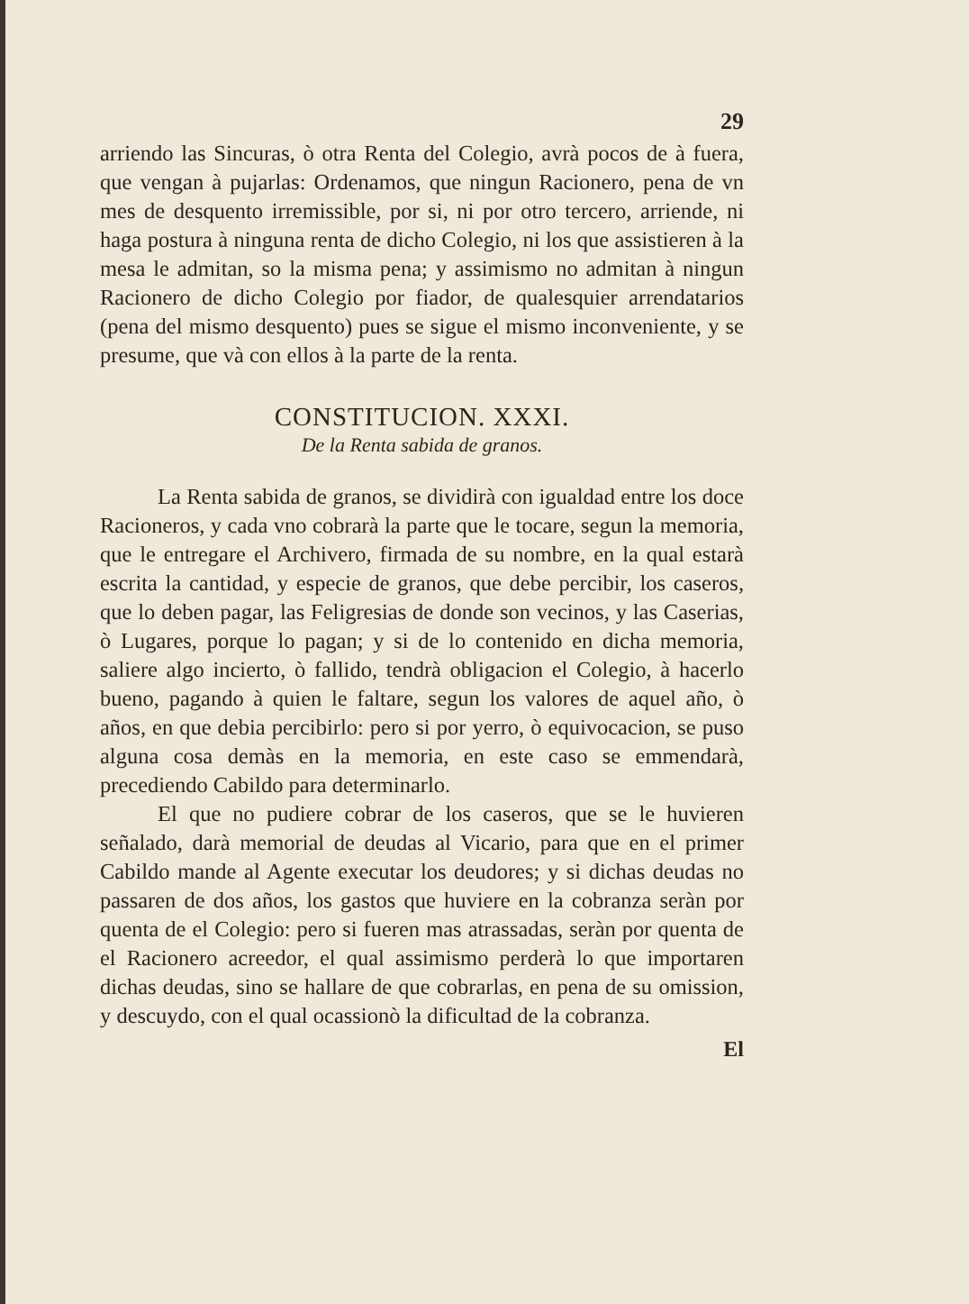29
arriendo las Sincuras, ò otra Renta del Colegio, avrà pocos de à fuera, que vengan à pujarlas: Ordenamos, que ningun Racionero, pena de vn mes de desquento irremissible, por si, ni por otro tercero, arriende, ni haga postura à ninguna renta de dicho Colegio, ni los que assistieren à la mesa le admitan, so la misma pena; y assimismo no admitan à ningun Racionero de dicho Colegio por fiador, de qualesquier arrendatarios (pena del mismo desquento) pues se sigue el mismo inconveniente, y se presume, que và con ellos à la parte de la renta.
CONSTITUCION. XXXI.
De la Renta sabida de granos.
La Renta sabida de granos, se dividirà con igualdad entre los doce Racioneros, y cada vno cobrarà la parte que le tocare, segun la memoria, que le entregare el Archivero, firmada de su nombre, en la qual estarà escrita la cantidad, y especie de granos, que debe percibir, los caseros, que lo deben pagar, las Feligresias de donde son vecinos, y las Caserias, ò Lugares, porque lo pagan; y si de lo contenido en dicha memoria, saliere algo incierto, ò fallido, tendrà obligacion el Colegio, à hacerlo bueno, pagando à quien le faltare, segun los valores de aquel año, ò años, en que debia percibirlo: pero si por yerro, ò equivocacion, se puso alguna cosa demàs en la memoria, en este caso se emmendarà, precediendo Cabildo para determinarlo.
El que no pudiere cobrar de los caseros, que se le huvieren señalado, darà memorial de deudas al Vicario, para que en el primer Cabildo mande al Agente executar los deudores; y si dichas deudas no passaren de dos años, los gastos que huviere en la cobranza seràn por quenta de el Colegio: pero si fueren mas atrassadas, seràn por quenta de el Racionero acreedor, el qual assimismo perderà lo que importaren dichas deudas, sino se hallare de que cobrarlas, en pena de su omission, y descuydo, con el qual ocassionò la dificultad de la cobranza.
El